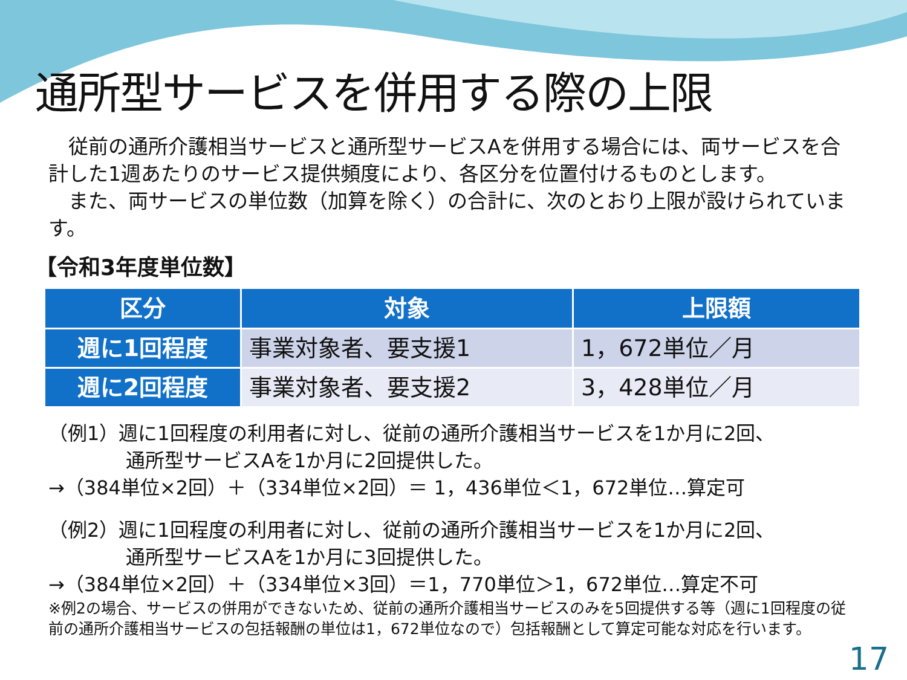通所型サービスを併用する際の上限
　従前の通所介護相当サービスと通所型サービスAを併用する場合には、両サービスを合計した1週あたりのサービス提供頻度により、各区分を位置付けるものとします。
　また、両サービスの単位数（加算を除く）の合計に、次のとおり上限が設けられています。
【令和3年度単位数】
| 区分 | 対象 | 上限額 |
| --- | --- | --- |
| 週に1回程度 | 事業対象者、要支援1 | 1，672単位／月 |
| 週に2回程度 | 事業対象者、要支援2 | 3，428単位／月 |
（例1）週に1回程度の利用者に対し、従前の通所介護相当サービスを1か月に2回、
　　　　通所型サービスAを1か月に2回提供した。
→（384単位×2回）＋（334単位×2回）＝ 1，436単位＜1，672単位…算定可
（例2）週に1回程度の利用者に対し、従前の通所介護相当サービスを1か月に2回、
　　　　通所型サービスAを1か月に3回提供した。
→（384単位×2回）＋（334単位×3回）＝1，770単位＞1，672単位…算定不可
※例2の場合、サービスの併用ができないため、従前の通所介護相当サービスのみを5回提供する等（週に1回程度の従前の通所介護相当サービスの包括報酬の単位は1，672単位なので）包括報酬として算定可能な対応を行います。
17